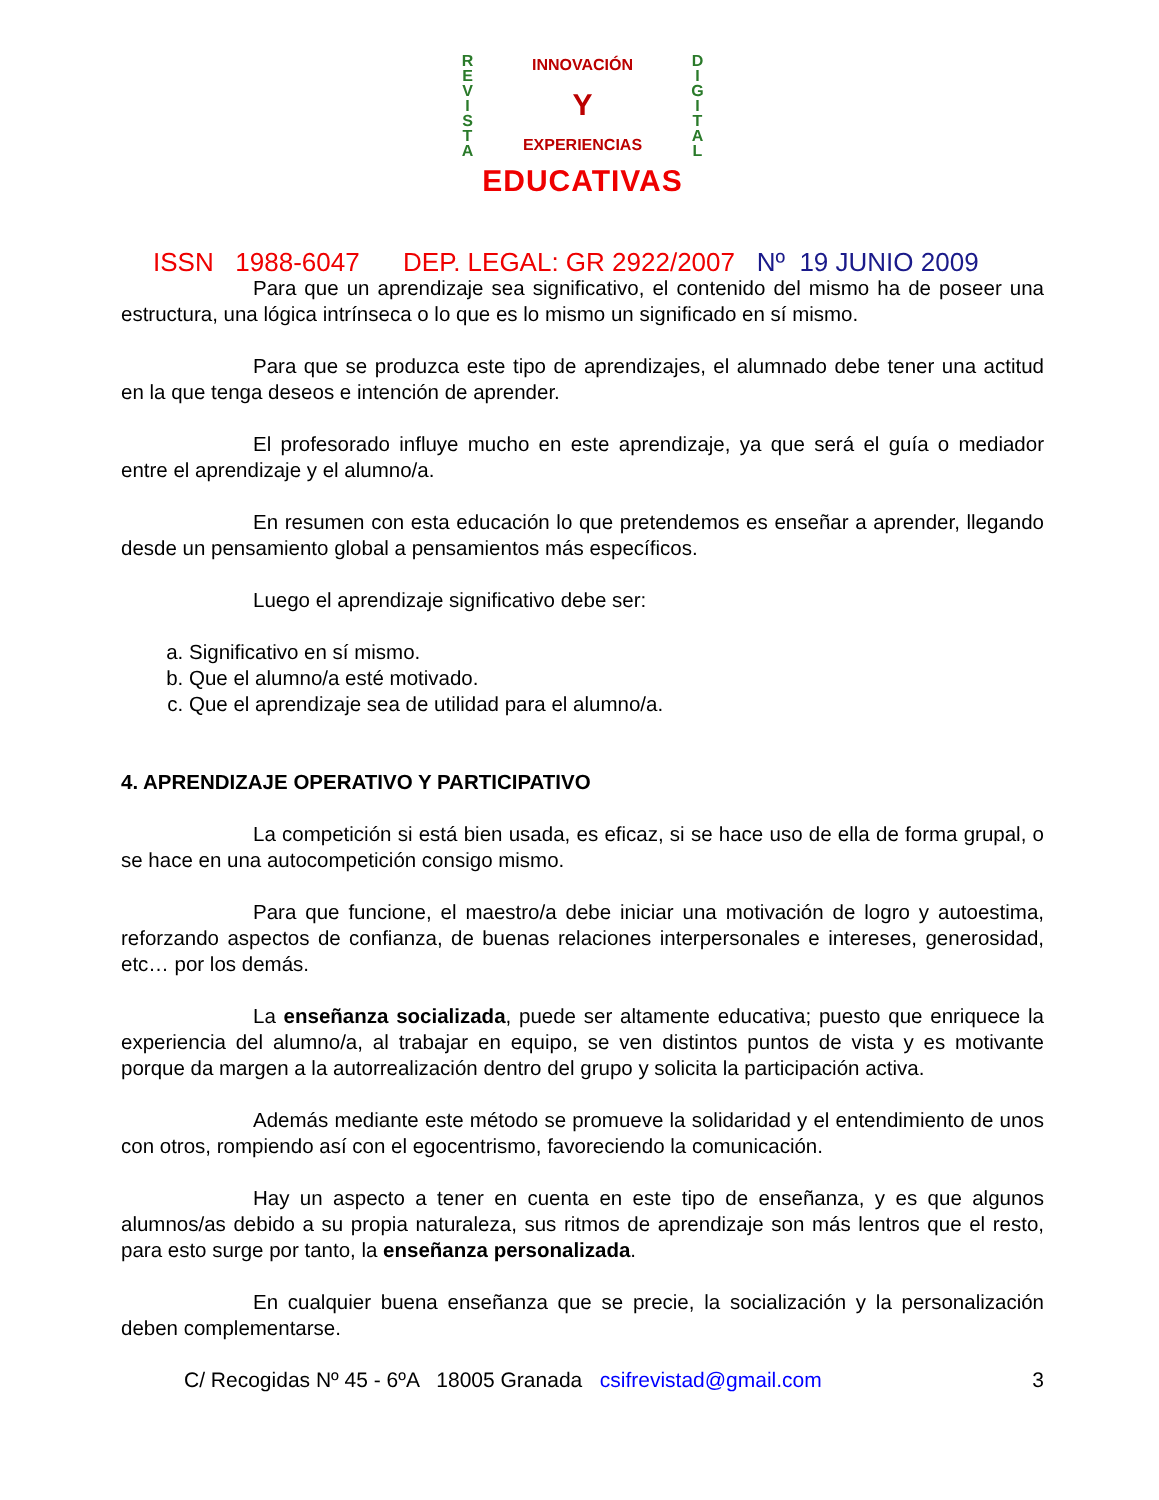R
E
V
I
S
T
A
INNOVACIÓN
Y
EXPERIENCIAS
D
I
G
I
T
A
L
EDUCATIVAS
ISSN 1988-6047 DEP. LEGAL: GR 2922/2007 Nº 19 JUNIO 2009
Para que un aprendizaje sea significativo, el contenido del mismo ha de poseer una estructura, una lógica intrínseca o lo que es lo mismo un significado en sí mismo.
Para que se produzca este tipo de aprendizajes, el alumnado debe tener una actitud en la que tenga deseos e intención de aprender.
El profesorado influye mucho en este aprendizaje, ya que será el guía o mediador entre el aprendizaje y el alumno/a.
En resumen con esta educación lo que pretendemos es enseñar a aprender, llegando desde un pensamiento global a pensamientos más específicos.
Luego el aprendizaje significativo debe ser:
a. Significativo en sí mismo.
b. Que el alumno/a esté motivado.
c. Que el aprendizaje sea de utilidad para el alumno/a.
4. APRENDIZAJE OPERATIVO Y PARTICIPATIVO
La competición si está bien usada, es eficaz, si se hace uso de ella de forma grupal, o se hace en una autocompetición consigo mismo.
Para que funcione, el maestro/a debe iniciar una motivación de logro y autoestima, reforzando aspectos de confianza, de buenas relaciones interpersonales e intereses, generosidad, etc… por los demás.
La enseñanza socializada, puede ser altamente educativa; puesto que enriquece la experiencia del alumno/a, al trabajar en equipo, se ven distintos puntos de vista y es motivante porque da margen a la autorrealización dentro del grupo y solicita la participación activa.
Además mediante este método se promueve la solidaridad y el entendimiento de unos con otros, rompiendo así con el egocentrismo, favoreciendo la comunicación.
Hay un aspecto a tener en cuenta en este tipo de enseñanza, y es que algunos alumnos/as debido a su propia naturaleza, sus ritmos de aprendizaje son más lentros que el resto, para esto surge por tanto, la enseñanza personalizada.
En cualquier buena enseñanza que se precie, la socialización y la personalización deben complementarse.
C/ Recogidas Nº 45 - 6ºA 18005 Granada csifrevistad@gmail.com 3